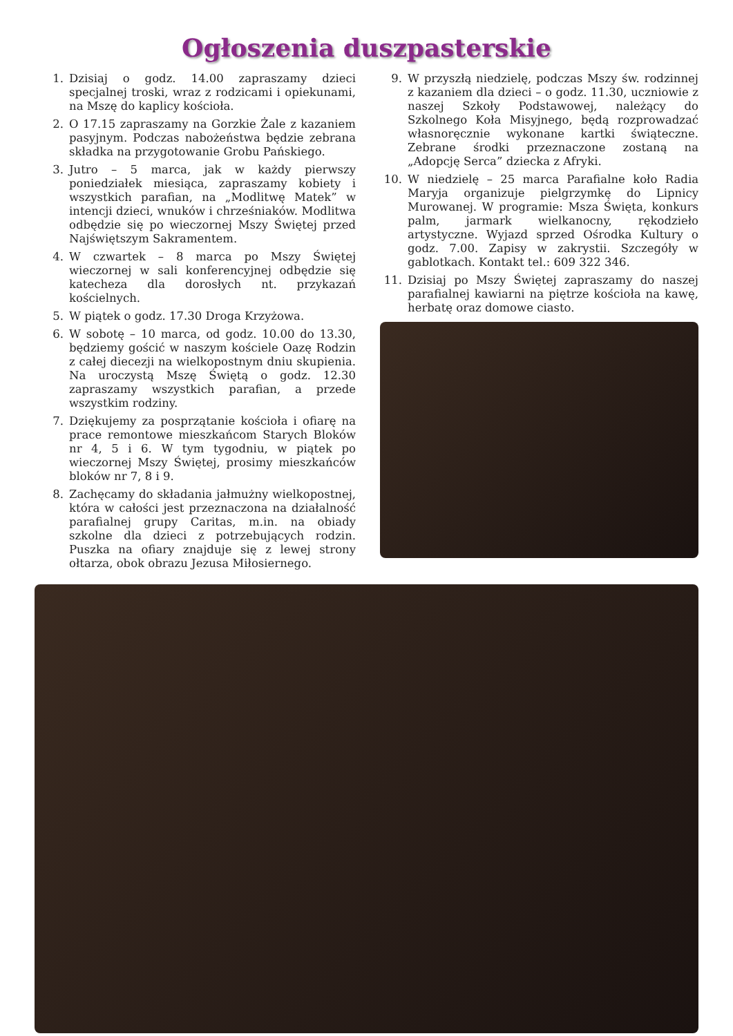Ogłoszenia duszpasterskie
1. Dzisiaj o godz. 14.00 zapraszamy dzieci specjalnej troski, wraz z rodzicami i opiekunami, na Mszę do kaplicy kościoła.
2. O 17.15 zapraszamy na Gorzkie Żale z kazaniem pasyjnym. Podczas nabożeństwa będzie zebrana składka na przygotowanie Grobu Pańskiego.
3. Jutro – 5 marca, jak w każdy pierwszy poniedziałek miesiąca, zapraszamy kobiety i wszystkich parafian, na „Modlitwę Matek” w intencji dzieci, wnuków i chrześniaków. Modlitwa odbędzie się po wieczornej Mszy Świętej przed Najświętszym Sakramentem.
4. W czwartek – 8 marca po Mszy Świętej wieczornej w sali konferencyjnej odbędzie się katecheza dla dorosłych nt. przykazań kościelnych.
5. W piątek o godz. 17.30 Droga Krzyżowa.
6. W sobotę – 10 marca, od godz. 10.00 do 13.30, będziemy gościć w naszym kościele Oazę Rodzin z całej diecezji na wielkopostnym dniu skupienia. Na uroczystą Mszę Świętą o godz. 12.30 zapraszamy wszystkich parafian, a przede wszystkim rodziny.
7. Dziękujemy za posprzątanie kościoła i ofiarę na prace remontowe mieszkańcom Starych Bloków nr 4, 5 i 6. W tym tygodniu, w piątek po wieczornej Mszy Świętej, prosimy mieszkańców bloków nr 7, 8 i 9.
8. Zachęcamy do składania jałmużny wielkopostnej, która w całości jest przeznaczona na działalność parafialnej grupy Caritas, m.in. na obiady szkolne dla dzieci z potrzebujących rodzin. Puszka na ofiary znajduje się z lewej strony ołtarza, obok obrazu Jezusa Miłosiernego.
9. W przyszłą niedzielę, podczas Mszy św. rodzinnej z kazaniem dla dzieci – o godz. 11.30, uczniowie z naszej Szkoły Podstawowej, należący do Szkolnego Koła Misyjnego, będą rozprowadzać własnoręcznie wykonane kartki świąteczne. Zebrane środki przeznaczone zostaną na „Adopcję Serca” dziecka z Afryki.
10. W niedzielę – 25 marca Parafialne koło Radia Maryja organizuje pielgrzymkę do Lipnicy Murowanej. W programie: Msza Święta, konkurs palm, jarmark wielkanocny, rękodzieło artystyczne. Wyjazd sprzed Ośrodka Kultury o godz. 7.00. Zapisy w zakrystii. Szczegóły w gablotkach. Kontakt tel.: 609 322 346.
11. Dzisiaj po Mszy Świętej zapraszamy do naszej parafialnej kawiarni na piętrze kościoła na kawę, herbatę oraz domowe ciasto.